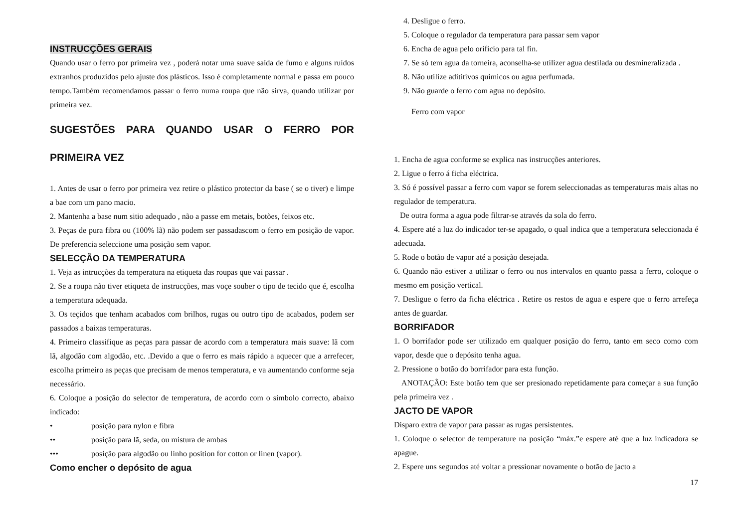INSTRUCÇÕES GERAIS
Quando usar o ferro por primeira vez , poderá notar uma suave saída de fumo e alguns ruídos extranhos produzidos pelo ajuste dos plásticos. Isso é completamente normal e passa em pouco tempo.Também recomendamos passar o ferro numa roupa que não sirva, quando utilizar por primeira vez.
SUGESTÕES PARA QUANDO USAR O FERRO POR PRIMEIRA VEZ
1. Antes de usar o ferro por primeira vez retire o plástico protector da base ( se o tiver) e limpe a bae com um pano macio.
2. Mantenha a base num sitio adequado , não a passe em metais, botões, feixos etc.
3. Peças de pura fibra ou (100% lã) não podem ser passadascom o ferro em posição de vapor. De preferencia seleccione uma posição sem vapor.
SELECÇÃO DA TEMPERATURA
1. Veja as intrucções da temperatura na etiqueta das roupas que vai passar .
2. Se a roupa não tiver etiqueta de instrucções, mas voçe souber o tipo de tecido que é, escolha a temperatura adequada.
3. Os teçidos que tenham acabados com brilhos, rugas ou outro tipo de acabados, podem ser passados a baixas temperaturas.
4. Primeiro classifique as peças para passar de acordo com a temperatura mais suave: lã com lã, algodão com algodão, etc. .Devido a que o ferro es mais rápido a aquecer que a arrefecer, escolha primeiro as peças que precisam de menos temperatura, e va aumentando conforme seja necessário.
6. Coloque a posição do selector de temperatura, de acordo com o simbolo correcto, abaixo indicado:
• posição para nylon e fibra
•• posição para lã, seda, ou mistura de ambas
••• posição para algodão ou linho position for cotton or linen (vapor).
Como encher o depósito de agua
4. Desligue o ferro.
5. Coloque o regulador da temperatura para passar sem vapor
6. Encha de agua pelo orificio para tal fin.
7. Se só tem agua da torneira, aconselha-se utilizer agua destilada ou desmineralizada .
8. Não utilize adititivos quimicos ou agua perfumada.
9. Não guarde o ferro com agua no depósito.
Ferro com vapor
1. Encha de agua conforme se explica nas instrucções anteriores.
2. Ligue o ferro á ficha eléctrica.
3. Só é possível passar a ferro com vapor se forem seleccionadas as temperaturas mais altas no regulador de temperatura.
De outra forma a agua pode filtrar-se através da sola do ferro.
4. Espere até a luz do indicador ter-se apagado, o qual indica que a temperatura seleccionada é adecuada.
5. Rode o botão de vapor até a posição desejada.
6. Quando não estiver a utilizar o ferro ou nos intervalos en quanto passa a ferro, coloque o mesmo em posição vertical.
7. Desligue o ferro da ficha eléctrica . Retire os restos de agua e espere que o ferro arrefeça antes de guardar.
BORRIFADOR
1. O borrifador pode ser utilizado em qualquer posição do ferro, tanto em seco como com vapor, desde que o depósito tenha agua.
2. Pressione o botão do borrifador para esta função.
ANOTAÇÃO: Este botão tem que ser presionado repetidamente para começar a sua função pela primeira vez .
JACTO DE VAPOR
Disparo extra de vapor para passar as rugas persistentes.
1. Coloque o selector de temperature na posição “máx.”e espere até que a luz indicadora se apague.
2. Espere uns segundos até voltar a pressionar novamente o botão de jacto a
17